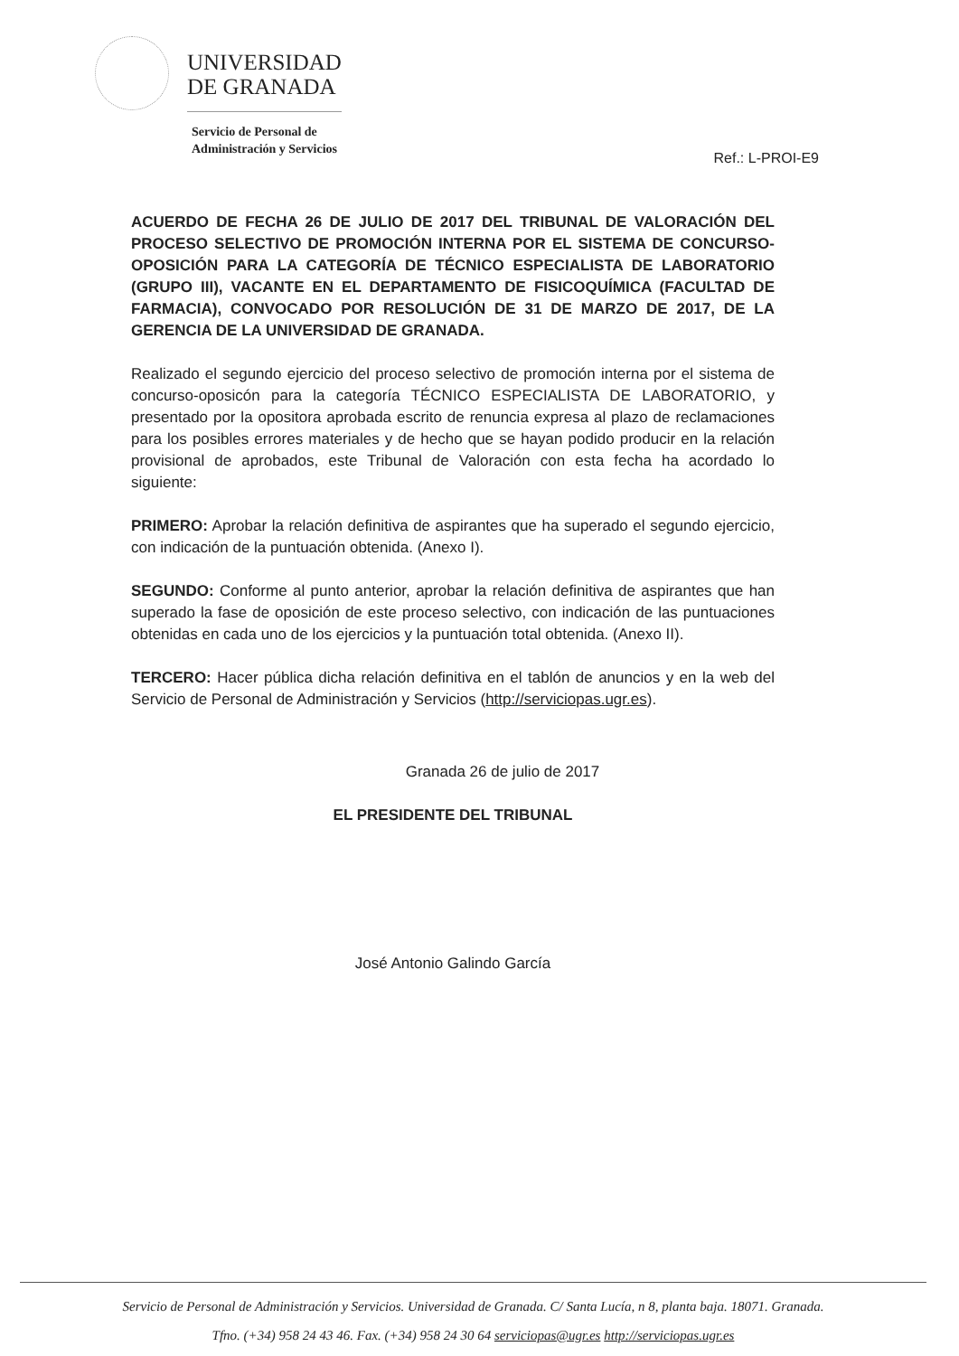UNIVERSIDAD
DE GRANADA
Servicio de Personal de
Administración y Servicios
Ref.: L-PROI-E9
ACUERDO DE FECHA 26 DE JULIO DE 2017 DEL TRIBUNAL DE VALORACIÓN DEL PROCESO SELECTIVO DE PROMOCIÓN INTERNA POR EL SISTEMA DE CONCURSO-OPOSICIÓN PARA LA CATEGORÍA DE TÉCNICO ESPECIALISTA DE LABORATORIO (GRUPO III), VACANTE EN EL DEPARTAMENTO DE FISICOQUÍMICA (FACULTAD DE FARMACIA), CONVOCADO POR RESOLUCIÓN DE 31 DE MARZO DE 2017, DE LA GERENCIA DE LA UNIVERSIDAD DE GRANADA.
Realizado el segundo ejercicio del proceso selectivo de promoción interna por el sistema de concurso-oposicón para la categoría TÉCNICO ESPECIALISTA DE LABORATORIO, y presentado por la opositora aprobada escrito de renuncia expresa al plazo de reclamaciones para los posibles errores materiales y de hecho que se hayan podido producir en la relación provisional de aprobados, este Tribunal de Valoración con esta fecha ha acordado lo siguiente:
PRIMERO: Aprobar la relación definitiva de aspirantes que ha superado el segundo ejercicio, con indicación de la puntuación obtenida. (Anexo I).
SEGUNDO: Conforme al punto anterior, aprobar la relación definitiva de aspirantes que han superado la fase de oposición de este proceso selectivo, con indicación de las puntuaciones obtenidas en cada uno de los ejercicios y la puntuación total obtenida. (Anexo II).
TERCERO: Hacer pública dicha relación definitiva en el tablón de anuncios y en la web del Servicio de Personal de Administración y Servicios (http://serviciopas.ugr.es).
Granada 26 de julio de 2017
EL PRESIDENTE DEL TRIBUNAL
José Antonio Galindo García
Servicio de Personal de Administración y Servicios. Universidad de Granada. C/ Santa Lucía, n 8, planta baja. 18071. Granada.
Tfno. (+34) 958 24 43 46. Fax. (+34) 958 24 30 64 serviciopas@ugr.es http://serviciopas.ugr.es